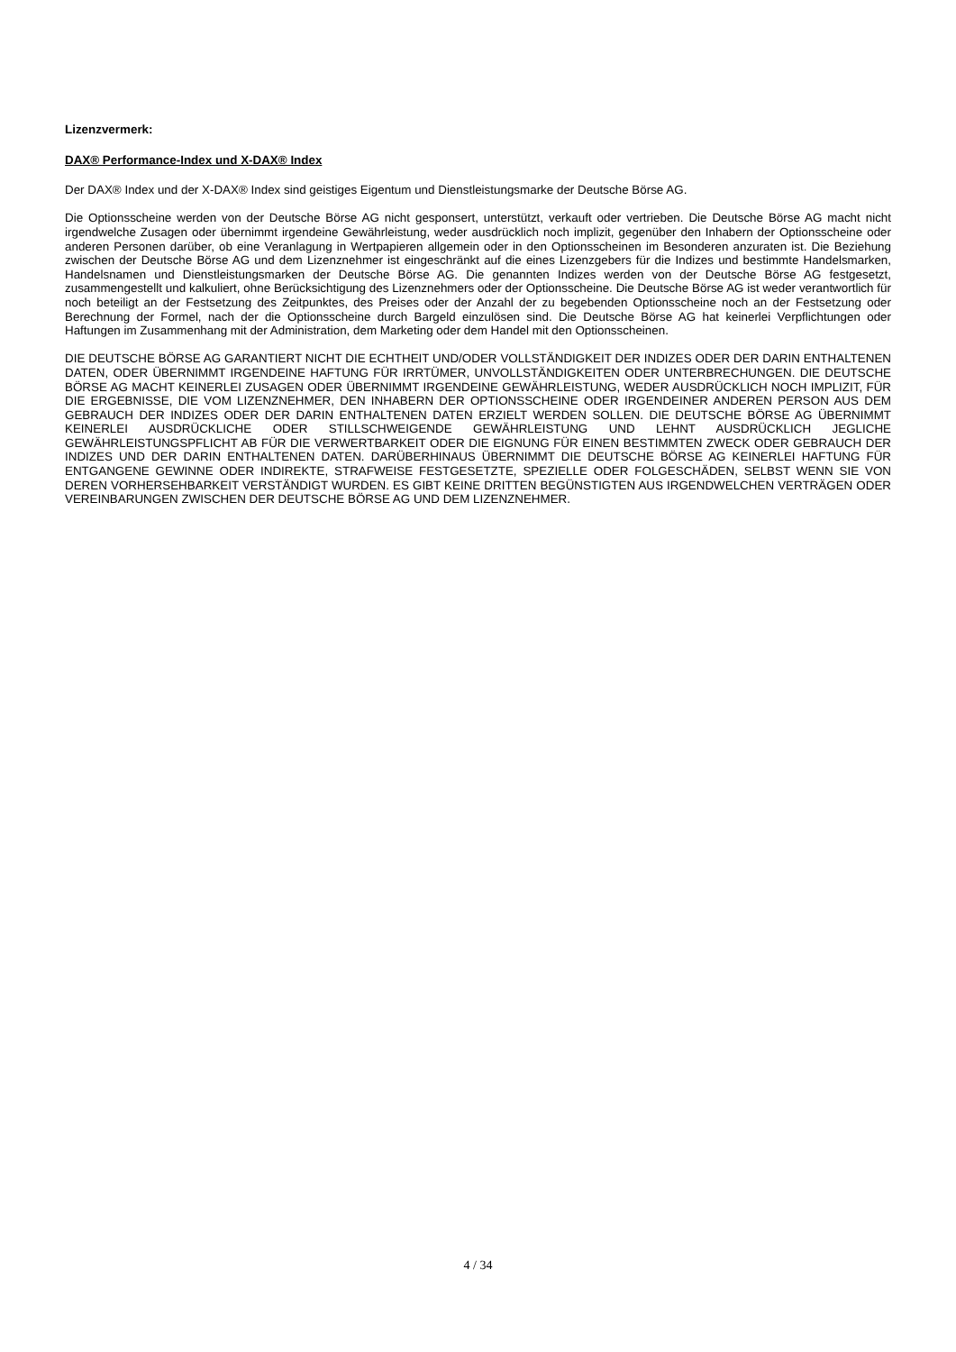Lizenzvermerk:
DAX® Performance-Index und X-DAX® Index
Der DAX® Index und der X-DAX® Index sind geistiges Eigentum und Dienstleistungsmarke der Deutsche Börse AG.
Die Optionsscheine werden von der Deutsche Börse AG nicht gesponsert, unterstützt, verkauft oder vertrieben. Die Deutsche Börse AG macht nicht irgendwelche Zusagen oder übernimmt irgendeine Gewährleistung, weder ausdrücklich noch implizit, gegenüber den Inhabern der Optionsscheine oder anderen Personen darüber, ob eine Veranlagung in Wertpapieren allgemein oder in den Optionsscheinen im Besonderen anzuraten ist. Die Beziehung zwischen der Deutsche Börse AG und dem Lizenznehmer ist eingeschränkt auf die eines Lizenzgebers für die Indizes und bestimmte Handelsmarken, Handelsnamen und Dienstleistungsmarken der Deutsche Börse AG. Die genannten Indizes werden von der Deutsche Börse AG festgesetzt, zusammengestellt und kalkuliert, ohne Berücksichtigung des Lizenznehmers oder der Optionsscheine. Die Deutsche Börse AG ist weder verantwortlich für noch beteiligt an der Festsetzung des Zeitpunktes, des Preises oder der Anzahl der zu begebenden Optionsscheine noch an der Festsetzung oder Berechnung der Formel, nach der die Optionsscheine durch Bargeld einzulösen sind. Die Deutsche Börse AG hat keinerlei Verpflichtungen oder Haftungen im Zusammenhang mit der Administration, dem Marketing oder dem Handel mit den Optionsscheinen.
DIE DEUTSCHE BÖRSE AG GARANTIERT NICHT DIE ECHTHEIT UND/ODER VOLLSTÄNDIGKEIT DER INDIZES ODER DER DARIN ENTHALTENEN DATEN, ODER ÜBERNIMMT IRGENDEINE HAFTUNG FÜR IRRTÜMER, UNVOLLSTÄNDIGKEITEN ODER UNTERBRECHUNGEN. DIE DEUTSCHE BÖRSE AG MACHT KEINERLEI ZUSAGEN ODER ÜBERNIMMT IRGENDEINE GEWÄHRLEISTUNG, WEDER AUSDRÜCKLICH NOCH IMPLIZIT, FÜR DIE ERGEBNISSE, DIE VOM LIZENZNEHMER, DEN INHABERN DER OPTIONSSCHEINE ODER IRGENDEINER ANDEREN PERSON AUS DEM GEBRAUCH DER INDIZES ODER DER DARIN ENTHALTENEN DATEN ERZIELT WERDEN SOLLEN. DIE DEUTSCHE BÖRSE AG ÜBERNIMMT KEINERLEI AUSDRÜCKLICHE ODER STILLSCHWEIGENDE GEWÄHRLEISTUNG UND LEHNT AUSDRÜCKLICH JEGLICHE GEWÄHRLEISTUNGSPFLICHT AB FÜR DIE VERWERTBARKEIT ODER DIE EIGNUNG FÜR EINEN BESTIMMTEN ZWECK ODER GEBRAUCH DER INDIZES UND DER DARIN ENTHALTENEN DATEN. DARÜBERHINAUS ÜBERNIMMT DIE DEUTSCHE BÖRSE AG KEINERLEI HAFTUNG FÜR ENTGANGENE GEWINNE ODER INDIREKTE, STRAFWEISE FESTGESETZTE, SPEZIELLE ODER FOLGESCHÄDEN, SELBST WENN SIE VON DEREN VORHERSEHBARKEIT VERSTÄNDIGT WURDEN. ES GIBT KEINE DRITTEN BEGÜNSTIGTEN AUS IRGENDWELCHEN VERTRÄGEN ODER VEREINBARUNGEN ZWISCHEN DER DEUTSCHE BÖRSE AG UND DEM LIZENZNEHMER.
4 / 34